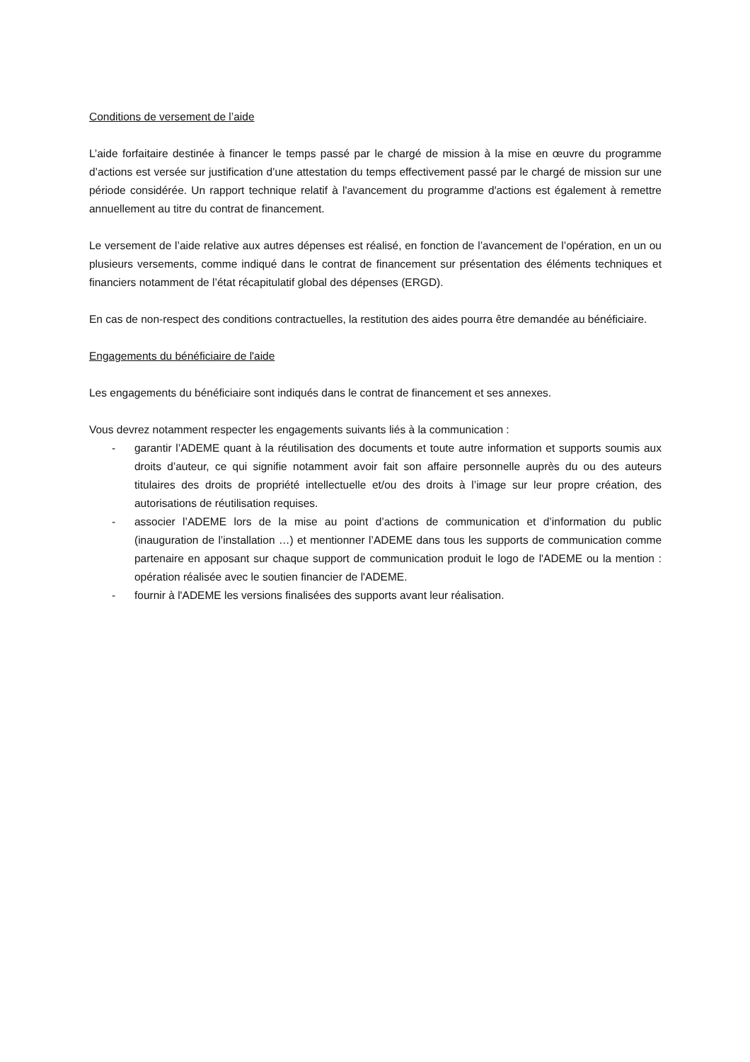Conditions de versement de l’aide
L’aide forfaitaire destinée à financer le temps passé par le chargé de mission à la mise en œuvre du programme d’actions est versée sur justification d’une attestation du temps effectivement passé par le chargé de mission sur une période considérée. Un rapport technique relatif à l'avancement du programme d'actions est également à remettre annuellement au titre du contrat de financement.
Le versement de l’aide relative aux autres dépenses est réalisé, en fonction de l’avancement de l’opération, en un ou plusieurs versements, comme indiqué dans le contrat de financement sur présentation des éléments techniques et financiers notamment de l’état récapitulatif global des dépenses (ERGD).
En cas de non-respect des conditions contractuelles, la restitution des aides pourra être demandée au bénéficiaire.
Engagements du bénéficiaire de l'aide
Les engagements du bénéficiaire sont indiqués dans le contrat de financement et ses annexes.
Vous devrez notamment respecter les engagements suivants liés à la communication :
- garantir l’ADEME quant à la réutilisation des documents et toute autre information et supports soumis aux droits d’auteur, ce qui signifie notamment avoir fait son affaire personnelle auprès du ou des auteurs titulaires des droits de propriété intellectuelle et/ou des droits à l’image sur leur propre création, des autorisations de réutilisation requises.
- associer l’ADEME lors de la mise au point d’actions de communication et d’information du public (inauguration de l’installation …) et mentionner l’ADEME dans tous les supports de communication comme partenaire en apposant sur chaque support de communication produit le logo de l'ADEME ou la mention : opération réalisée avec le soutien financier de l'ADEME.
- fournir à l'ADEME les versions finalisées des supports avant leur réalisation.